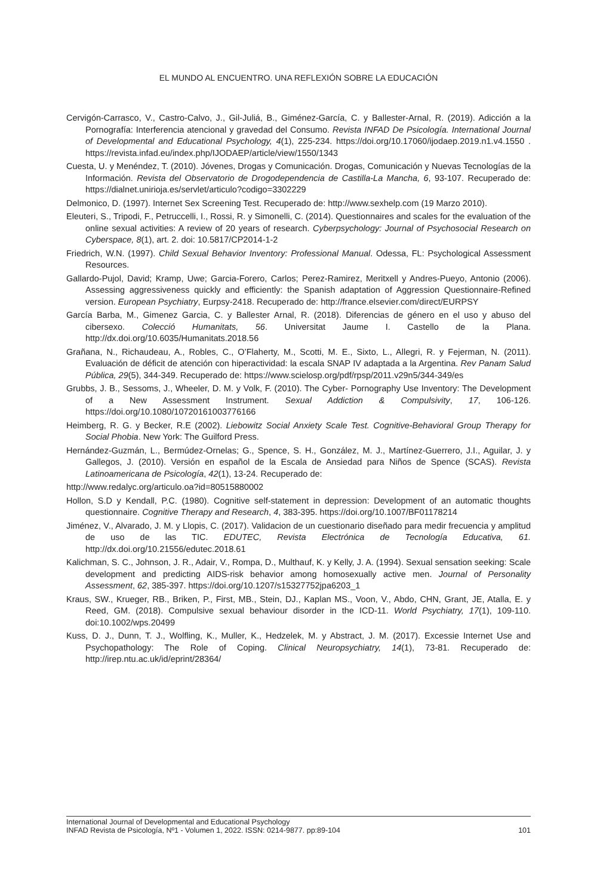EL MUNDO AL ENCUENTRO. UNA REFLEXIÓN SOBRE LA EDUCACIÓN
Cervigón-Carrasco, V., Castro-Calvo, J., Gil-Juliá, B., Giménez-García, C. y Ballester-Arnal, R. (2019). Adicción a la Pornografía: Interferencia atencional y gravedad del Consumo. Revista INFAD De Psicología. International Journal of Developmental and Educational Psychology, 4(1), 225-234. https://doi.org/10.17060/ijodaep.2019.n1.v4.1550 . https://revista.infad.eu/index.php/IJODAEP/article/view/1550/1343
Cuesta, U. y Menéndez, T. (2010). Jóvenes, Drogas y Comunicación. Drogas, Comunicación y Nuevas Tecnologías de la Información. Revista del Observatorio de Drogodependencia de Castilla-La Mancha, 6, 93-107. Recuperado de: https://dialnet.unirioja.es/servlet/articulo?codigo=3302229
Delmonico, D. (1997). Internet Sex Screening Test. Recuperado de: http://www.sexhelp.com (19 Marzo 2010).
Eleuteri, S., Tripodi, F., Petruccelli, I., Rossi, R. y Simonelli, C. (2014). Questionnaires and scales for the evaluation of the online sexual activities: A review of 20 years of research. Cyberpsychology: Journal of Psychosocial Research on Cyberspace, 8(1), art. 2. doi: 10.5817/CP2014-1-2
Friedrich, W.N. (1997). Child Sexual Behavior Inventory: Professional Manual. Odessa, FL: Psychological Assessment Resources.
Gallardo-Pujol, David; Kramp, Uwe; Garcia-Forero, Carlos; Perez-Ramirez, Meritxell y Andres-Pueyo, Antonio (2006). Assessing aggressiveness quickly and efficiently: the Spanish adaptation of Aggression Questionnaire-Refined version. European Psychiatry, Eurpsy-2418. Recuperado de: http://france.elsevier.com/direct/EURPSY
García Barba, M., Gimenez Garcia, C. y Ballester Arnal, R. (2018). Diferencias de género en el uso y abuso del cibersexo. Colecció Humanitats, 56. Universitat Jaume I. Castello de la Plana. http://dx.doi.org/10.6035/Humanitats.2018.56
Grañana, N., Richaudeau, A., Robles, C., O’Flaherty, M., Scotti, M. E., Sixto, L., Allegri, R. y Fejerman, N. (2011). Evaluación de déficit de atención con hiperactividad: la escala SNAP IV adaptada a la Argentina. Rev Panam Salud Pública, 29(5), 344-349. Recuperado de: https://www.scielosp.org/pdf/rpsp/2011.v29n5/344-349/es
Grubbs, J. B., Sessoms, J., Wheeler, D. M. y Volk, F. (2010). The Cyber- Pornography Use Inventory: The Development of a New Assessment Instrument. Sexual Addiction & Compulsivity, 17, 106-126. https://doi.org/10.1080/10720161003776166
Heimberg, R. G. y Becker, R.E (2002). Liebowitz Social Anxiety Scale Test. Cognitive-Behavioral Group Therapy for Social Phobia. New York: The Guilford Press.
Hernández-Guzmán, L., Bermúdez-Ornelas; G., Spence, S. H., González, M. J., Martínez-Guerrero, J.I., Aguilar, J. y Gallegos, J. (2010). Versión en español de la Escala de Ansiedad para Niños de Spence (SCAS). Revista Latinoamericana de Psicología, 42(1), 13-24. Recuperado de:
http://www.redalyc.org/articulo.oa?id=80515880002
Hollon, S.D y Kendall, P.C. (1980). Cognitive self-statement in depression: Development of an automatic thoughts questionnaire. Cognitive Therapy and Research, 4, 383-395. https://doi.org/10.1007/BF01178214
Jiménez, V., Alvarado, J. M. y Llopis, C. (2017). Validacion de un cuestionario diseñado para medir frecuencia y amplitud de uso de las TIC. EDUTEC, Revista Electrónica de Tecnología Educativa, 61. http://dx.doi.org/10.21556/edutec.2018.61
Kalichman, S. C., Johnson, J. R., Adair, V., Rompa, D., Multhauf, K. y Kelly, J. A. (1994). Sexual sensation seeking: Scale development and predicting AIDS-risk behavior among homosexually active men. Journal of Personality Assessment, 62, 385-397. https://doi.org/10.1207/s15327752jpa6203_1
Kraus, SW., Krueger, RB., Briken, P., First, MB., Stein, DJ., Kaplan MS., Voon, V., Abdo, CHN, Grant, JE, Atalla, E. y Reed, GM. (2018). Compulsive sexual behaviour disorder in the ICD-11. World Psychiatry, 17(1), 109-110. doi:10.1002/wps.20499
Kuss, D. J., Dunn, T. J., Wolfling, K., Muller, K., Hedzelek, M. y Abstract, J. M. (2017). Excessie Internet Use and Psychopathology: The Role of Coping. Clinical Neuropsychiatry, 14(1), 73-81. Recuperado de: http://irep.ntu.ac.uk/id/eprint/28364/
International Journal of Developmental and Educational Psychology
INFAD Revista de Psicología, Nº1 - Volumen 1, 2022. ISSN: 0214-9877. pp:89-104 101